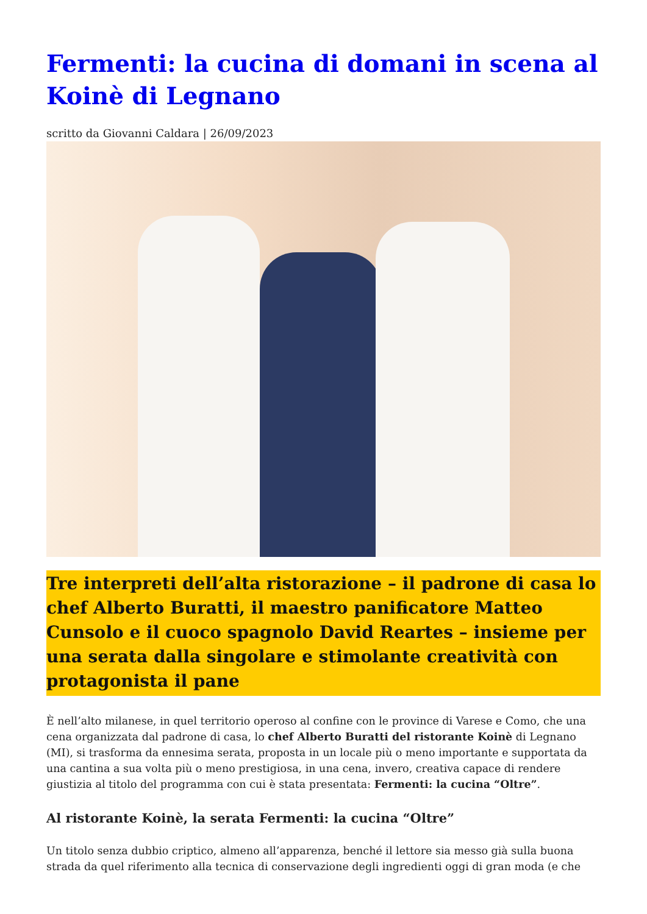Fermenti: la cucina di domani in scena al Koinè di Legnano
scritto da Giovanni Caldara | 26/09/2023
Tre interpreti dell’alta ristorazione – il padrone di casa lo chef Alberto Buratti, il maestro panificatore Matteo Cunsolo e il cuoco spagnolo David Reartes – insieme per una serata dalla singolare e stimolante creatività con protagonista il pane
È nell’alto milanese, in quel territorio operoso al confine con le province di Varese e Como, che una cena organizzata dal padrone di casa, lo chef Alberto Buratti del ristorante Koinè di Legnano (MI), si trasforma da ennesima serata, proposta in un locale più o meno importante e supportata da una cantina a sua volta più o meno prestigiosa, in una cena, invero, creativa capace di rendere giustizia al titolo del programma con cui è stata presentata: Fermenti: la cucina “Oltre”.
Al ristorante Koinè, la serata Fermenti: la cucina “Oltre”
Un titolo senza dubbio criptico, almeno all’apparenza, benché il lettore sia messo già sulla buona strada da quel riferimento alla tecnica di conservazione degli ingredienti oggi di gran moda (e che